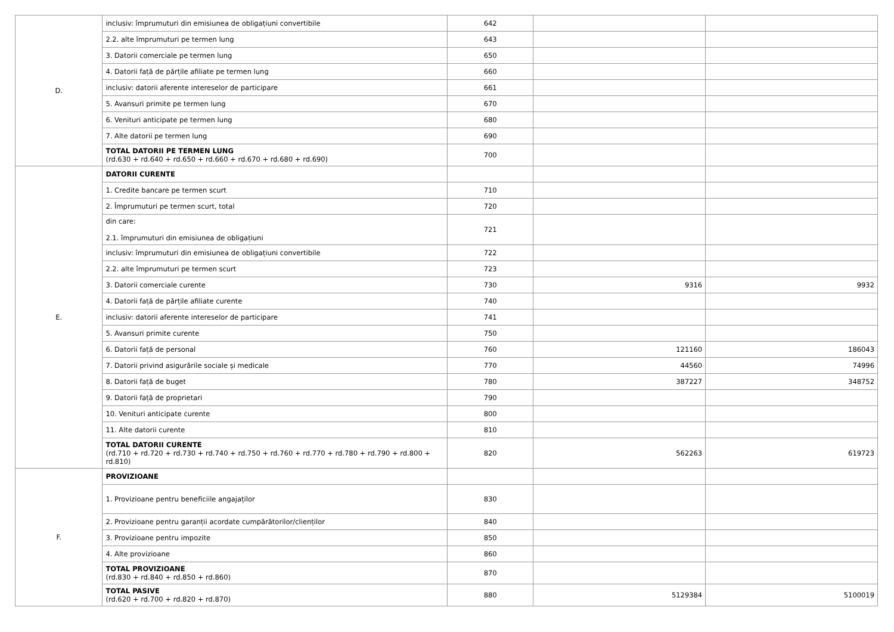| D. | inclusiv: împrumuturi din emisiunea de obligațiuni convertibile | 642 | | |
| | 2.2. alte împrumuturi pe termen lung | 643 | | |
| | 3. Datorii comerciale pe termen lung | 650 | | |
| | 4. Datorii față de părțile afiliate pe termen lung | 660 | | |
| | inclusiv: datorii aferente intereselor de participare | 661 | | |
| | 5. Avansuri primite pe termen lung | 670 | | |
| | 6. Venituri anticipate pe termen lung | 680 | | |
| | 7. Alte datorii pe termen lung | 690 | | |
| | TOTAL DATORII PE TERMEN LUNG (rd.630 + rd.640 + rd.650 + rd.660 + rd.670 + rd.680 + rd.690) | 700 | | |
| E. | DATORII CURENTE | | | |
| | 1. Credite bancare pe termen scurt | 710 | | |
| | 2. Împrumuturi pe termen scurt, total | 720 | | |
| | din care: 2.1. împrumuturi din emisiunea de obligațiuni | 721 | | |
| | inclusiv: împrumuturi din emisiunea de obligațiuni convertibile | 722 | | |
| | 2.2. alte împrumuturi pe termen scurt | 723 | | |
| | 3. Datorii comerciale curente | 730 | 9316 | 9932 |
| | 4. Datorii față de părțile afiliate curente | 740 | | |
| | inclusiv: datorii aferente intereselor de participare | 741 | | |
| | 5. Avansuri primite curente | 750 | | |
| | 6. Datorii față de personal | 760 | 121160 | 186043 |
| | 7. Datorii privind asigurările sociale și medicale | 770 | 44560 | 74996 |
| | 8. Datorii față de buget | 780 | 387227 | 348752 |
| | 9. Datorii față de proprietari | 790 | | |
| | 10. Venituri anticipate curente | 800 | | |
| | 11. Alte datorii curente | 810 | | |
| | TOTAL DATORII CURENTE (rd.710 + rd.720 + rd.730 + rd.740 + rd.750 + rd.760 + rd.770 + rd.780 + rd.790 + rd.800 + rd.810) | 820 | 562263 | 619723 |
| F. | PROVIZIOANE | | | |
| | 1. Provizioane pentru beneficiile angajaților | 830 | | |
| | 2. Provizioane pentru garanții acordate cumpărătorilor/clienților | 840 | | |
| | 3. Provizioane pentru impozite | 850 | | |
| | 4. Alte provizioane | 860 | | |
| | TOTAL PROVIZIOANE (rd.830 + rd.840 + rd.850 + rd.860) | 870 | | |
| | TOTAL PASIVE (rd.620 + rd.700 + rd.820 + rd.870) | 880 | 5129384 | 5100019 |